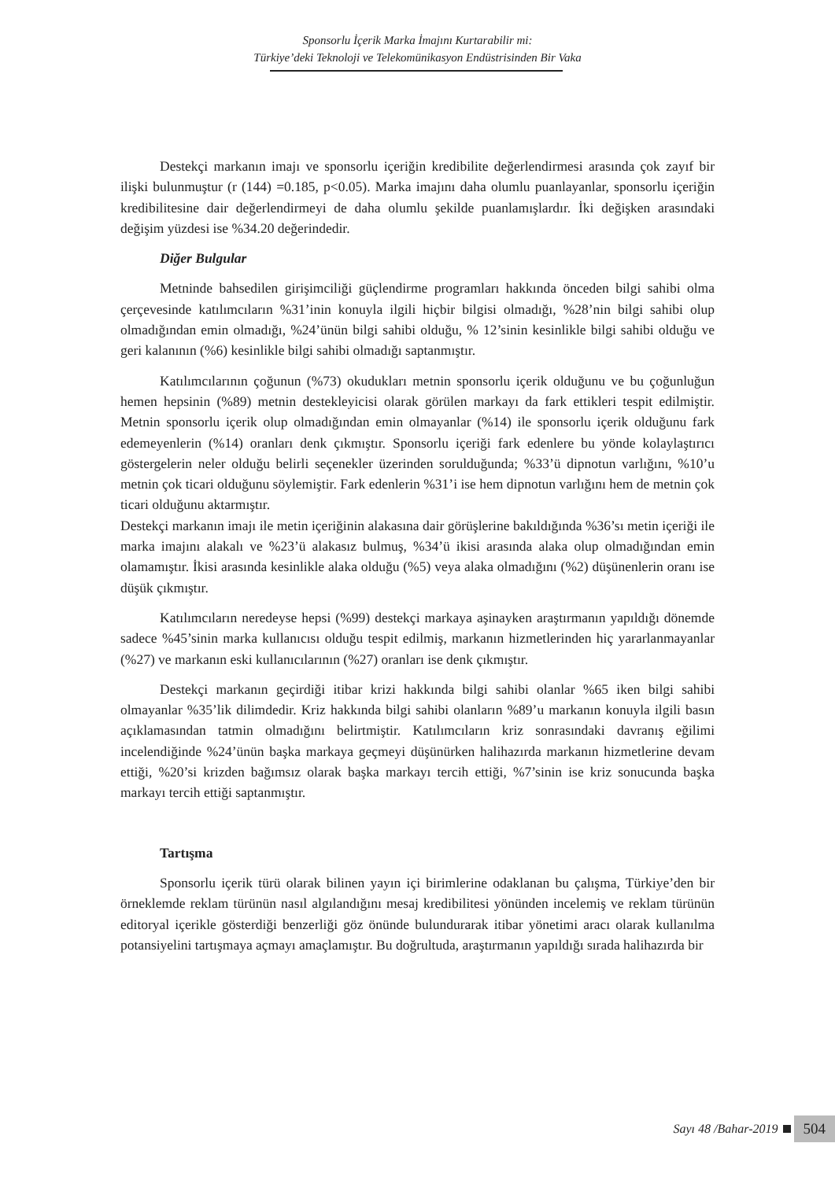Sponsorlu İçerik Marka İmajını Kurtarabilir mi:
Türkiye’deki Teknoloji ve Telekomünikasyon Endüstrisinden Bir Vaka
Destekçi markanın imajı ve sponsorlu içeriğin kredibilite değerlendirmesi arasında çok zayıf bir ilişki bulunmuştur (r (144) =0.185, p<0.05). Marka imajını daha olumlu puanlayanlar, sponsorlu içeriğin kredibilitesine dair değerlendirmeyi de daha olumlu şekilde puanlamışlardır. İki değişken arasındaki değişim yüzdesi ise %34.20 değerindedir.
Diğer Bulgular
Metninde bahsedilen girişimciliği güçlendirme programları hakkında önceden bilgi sahibi olma çerçevesinde katılımcıların %31’inin konuyla ilgili hiçbir bilgisi olmadığı, %28’nin bilgi sahibi olup olmadığından emin olmadığı, %24’ünün bilgi sahibi olduğu, % 12’sinin kesinlikle bilgi sahibi olduğu ve geri kalanının (%6) kesinlikle bilgi sahibi olmadığı saptanmıştır.
Katılımcılarının çoğunun (%73) okudukları metnin sponsorlu içerik olduğunu ve bu çoğunluğun hemen hepsinin (%89) metnin destekleyicisi olarak görülen markayı da fark ettikleri tespit edilmiştir. Metnin sponsorlu içerik olup olmadığından emin olmayanlar (%14) ile sponsorlu içerik olduğunu fark edemeyenlerin (%14) oranları denk çıkmıştır. Sponsorlu içeriği fark edenlere bu yönde kolaylaştırıcı göstergelerin neler olduğu belirli seçenekler üzerinden sorulduğunda; %33’ü dipnotun varlığını, %10’u metnin çok ticari olduğunu söylemiştir. Fark edenlerin %31’i ise hem dipnotun varlığını hem de metnin çok ticari olduğunu aktarmıştır.
Destekçi markanın imajı ile metin içeriğinin alakasına dair görüşlerine bakıldığında %36’sı metin içeriği ile marka imajını alakalı ve %23’ü alakasız bulmuş, %34’ü ikisi arasında alaka olup olmadığından emin olamamıştır. İkisi arasında kesinlikle alaka olduğu (%5) veya alaka olmadığını (%2) düşünenlerin oranı ise düşük çıkmıştır.
Katılımcıların neredeyse hepsi (%99) destekçi markaya aşinayken araştırmanın yapıldığı dönemde sadece %45’sinin marka kullanıcısı olduğu tespit edilmiş, markanın hizmetlerinden hiç yararlanmayanlar (%27) ve markanın eski kullanıcılarının (%27) oranları ise denk çıkmıştır.
Destekçi markanın geçirdiği itibar krizi hakkında bilgi sahibi olanlar %65 iken bilgi sahibi olmayanlar %35’lik dilimdedir. Kriz hakkında bilgi sahibi olanların %89’u markanın konuyla ilgili basın açıklamasından tatmin olmadığını belirtmiştir. Katılımcıların kriz sonrasındaki davranış eğilimi incelendiğinde %24’ünün başka markaya geçmeyi düşünürken halihazırda markanın hizmetlerine devam ettiği, %20’si krizden bağımsız olarak başka markayı tercih ettiği, %7’sinin ise kriz sonucunda başka markayı tercih ettiği saptanmıştır.
Tartışma
Sponsorlu içerik türü olarak bilinen yayın içi birimlerine odaklanan bu çalışma, Türkiye’den bir örneklemde reklam türünün nasıl algılandığını mesaj kredibilitesi yönünden incelemiş ve reklam türünün editoryal içerikle gösterdiği benzerliği göz önünde bulundurarak itibar yönetimi aracı olarak kullanılma potansiyelini tartışmaya açmayı amaçlamıştır. Bu doğrultuda, araştırmanın yapıldığı sırada halihazırda bir
Sayı 48 /Bahar-2019 504